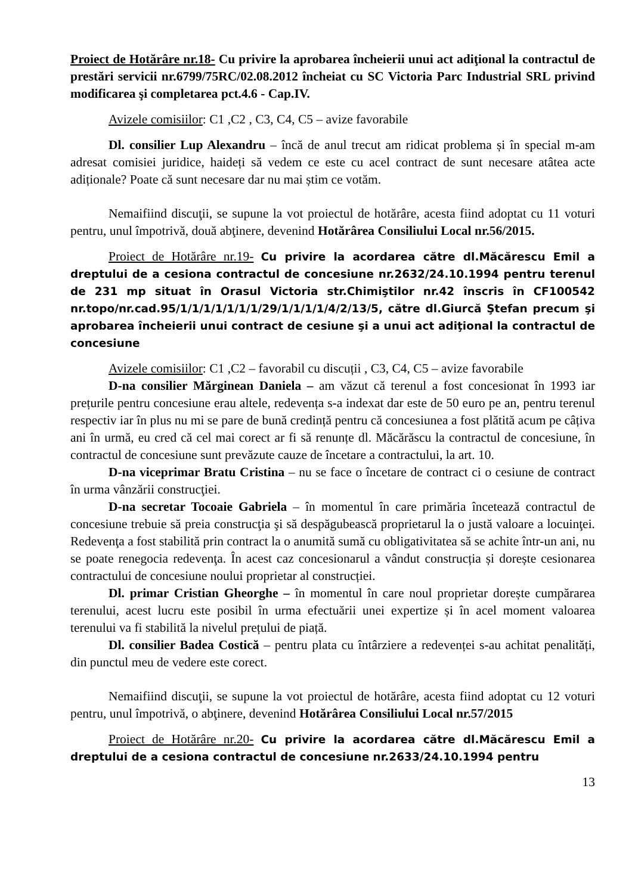Proiect de Hotărâre nr.18- Cu privire la aprobarea încheierii unui act adiţional la contractul de prestări servicii nr.6799/75RC/02.08.2012 încheiat cu SC Victoria Parc Industrial SRL privind modificarea şi completarea pct.4.6 - Cap.IV.
Avizele comisiilor: C1 ,C2 , C3, C4, C5 – avize favorabile
Dl. consilier Lup Alexandru – încă de anul trecut am ridicat problema și în special m-am adresat comisiei juridice, haideți să vedem ce este cu acel contract de sunt necesare atâtea acte adiționale? Poate că sunt necesare dar nu mai știm ce votăm.
Nemaifiind discuţii, se supune la vot proiectul de hotărâre, acesta fiind adoptat cu 11 voturi pentru, unul împotrivă, două abţinere, devenind Hotărârea Consiliului Local nr.56/2015.
Proiect de Hotărâre nr.19- Cu privire la acordarea către dl.Măcărescu Emil a dreptului de a cesiona contractul de concesiune nr.2632/24.10.1994 pentru terenul de 231 mp situat în Orasul Victoria str.Chimiştilor nr.42 înscris în CF100542 nr.topo/nr.cad.95/1/1/1/1/1/1/1/29/1/1/1/1/4/2/13/5, către dl.Giurcă Ştefan precum şi aprobarea încheierii unui contract de cesiune şi a unui act adiţional la contractul de concesiune
Avizele comisiilor: C1 ,C2 – favorabil cu discuții , C3, C4, C5 – avize favorabile
D-na consilier Mărginean Daniela – am văzut că terenul a fost concesionat în 1993 iar prețurile pentru concesiune erau altele, redevența s-a indexat dar este de 50 euro pe an, pentru terenul respectiv iar în plus nu mi se pare de bună credință pentru că concesiunea a fost plătită acum pe câțiva ani în urmă, eu cred că cel mai corect ar fi să renunțe dl. Măcărăscu la contractul de concesiune, în contractul de concesiune sunt prevăzute cauze de încetare a contractului, la art. 10.
D-na viceprimar Bratu Cristina – nu se face o încetare de contract ci o cesiune de contract în urma vânzării construcţiei.
D-na secretar Tocoaie Gabriela – în momentul în care primăria încetează contractul de concesiune trebuie să preia construcţia şi să despăgubească proprietarul la o justă valoare a locuinţei. Redevenţa a fost stabilită prin contract la o anumită sumă cu obligativitatea să se achite într-un ani, nu se poate renegocia redevenţa. În acest caz concesionarul a vândut construcția și dorește cesionarea contractului de concesiune noului proprietar al construcției.
Dl. primar Cristian Gheorghe – în momentul în care noul proprietar dorește cumpărarea terenului, acest lucru este posibil în urma efectuării unei expertize și în acel moment valoarea terenului va fi stabilită la nivelul prețului de piață.
Dl. consilier Badea Costică – pentru plata cu întârziere a redevenței s-au achitat penalități, din punctul meu de vedere este corect.
Nemaifiind discuţii, se supune la vot proiectul de hotărâre, acesta fiind adoptat cu 12 voturi pentru, unul împotrivă, o abţinere, devenind Hotărârea Consiliului Local nr.57/2015
Proiect de Hotărâre nr.20- Cu privire la acordarea către dl.Măcărescu Emil a dreptului de a cesiona contractul de concesiune nr.2633/24.10.1994 pentru
13